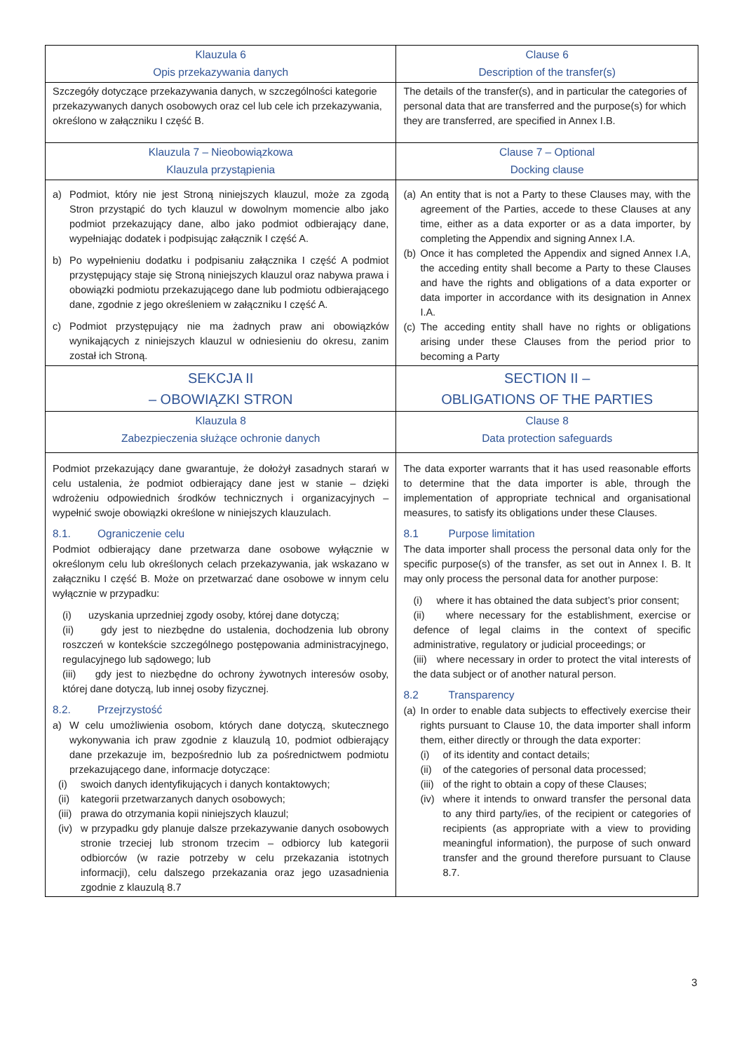| Klauzula 6 Opis przekazywania danych | Clause 6 Description of the transfer(s) |
| Szczegóły dotyczące przekazywania danych, w szczególności kategorie przekazywanych danych osobowych oraz cel lub cele ich przekazywania, określono w załączniku I część B. | The details of the transfer(s), and in particular the categories of personal data that are transferred and the purpose(s) for which they are transferred, are specified in Annex I.B. |
| Klauzula 7 – Nieobowiązkowa Klauzula przystąpienia | Clause 7 – Optional Docking clause |
| a) Podmiot, który nie jest Stroną niniejszych klauzul, może za zgodą Stron przystąpić do tych klauzul w dowolnym momencie albo jako podmiot przekazujący dane, albo jako podmiot odbierający dane, wypełniając dodatek i podpisując załącznik I część A. b) Po wypełnieniu dodatku i podpisaniu załącznika I część A podmiot przystępujący staje się Stroną niniejszych klauzul oraz nabywa prawa i obowiązki podmiotu przekazującego dane lub podmiotu odbierającego dane, zgodnie z jego określeniem w załączniku I część A. c) Podmiot przystępujący nie ma żadnych praw ani obowiązków wynikających z niniejszych klauzul w odniesieniu do okresu, zanim został ich Stroną. | (a) An entity that is not a Party to these Clauses may, with the agreement of the Parties, accede to these Clauses at any time, either as a data exporter or as a data importer, by completing the Appendix and signing Annex I.A. (b) Once it has completed the Appendix and signed Annex I.A, the acceding entity shall become a Party to these Clauses and have the rights and obligations of a data exporter or data importer in accordance with its designation in Annex I.A. (c) The acceding entity shall have no rights or obligations arising under these Clauses from the period prior to becoming a Party |
| SEKCJA II – OBOWIĄZKI STRON | SECTION II – OBLIGATIONS OF THE PARTIES |
| Klauzula 8 Zabezpieczenia służące ochronie danych | Clause 8 Data protection safeguards |
| Podmiot przekazujący dane gwarantuje, że dołożył zasadnych starań w celu ustalenia, że podmiot odbierający dane jest w stanie – dzięki wdrożeniu odpowiednich środków technicznych i organizacyjnych – wypełnić swoje obowiązki określone w niniejszych klauzulach. 8.1. Ograniczenie celu Podmiot odbierający dane przetwarza dane osobowe wyłącznie w określonym celu lub określonych celach przekazywania, jak wskazano w załączniku I część B. Może on przetwarzać dane osobowe w innym celu wyłącznie w przypadku: (i) uzyskania uprzedniej zgody osoby, której dane dotyczą; (ii) gdy jest to niezbędne do ustalenia, dochodzenia lub obrony roszczeń w kontekście szczególnego postępowania administracyjnego, regulacyjnego lub sądowego; lub (iii) gdy jest to niezbędne do ochrony żywotnych interesów osoby, której dane dotyczą, lub innej osoby fizycznej. 8.2. Przejrzystość a) W celu umożliwienia osobom, których dane dotyczą, skutecznego wykonywania ich praw zgodnie z klauzulą 10, podmiot odbierający dane przekazuje im, bezpośrednio lub za pośrednictwem podmiotu przekazującego dane, informacje dotyczące: (i) swoich danych identyfikujących i danych kontaktowych; (ii) kategorii przetwarzanych danych osobowych; (iii) prawa do otrzymania kopii niniejszych klauzul; (iv) w przypadku gdy planuje dalsze przekazywanie danych osobowych stronie trzeciej lub stronom trzecim – odbiorcy lub kategorii odbiorców (w razie potrzeby w celu przekazania istotnych informacji), celu dalszego przekazania oraz jego uzasadnienia zgodnie z klauzulą 8.7 | The data exporter warrants that it has used reasonable efforts to determine that the data importer is able, through the implementation of appropriate technical and organisational measures, to satisfy its obligations under these Clauses. 8.1 Purpose limitation The data importer shall process the personal data only for the specific purpose(s) of the transfer, as set out in Annex I. B. It may only process the personal data for another purpose: (i) where it has obtained the data subject’s prior consent; (ii) where necessary for the establishment, exercise or defence of legal claims in the context of specific administrative, regulatory or judicial proceedings; or (iii) where necessary in order to protect the vital interests of the data subject or of another natural person. 8.2 Transparency (a) In order to enable data subjects to effectively exercise their rights pursuant to Clause 10, the data importer shall inform them, either directly or through the data exporter: (i) of its identity and contact details; (ii) of the categories of personal data processed; (iii) of the right to obtain a copy of these Clauses; (iv) where it intends to onward transfer the personal data to any third party/ies, of the recipient or categories of recipients (as appropriate with a view to providing meaningful information), the purpose of such onward transfer and the ground therefore pursuant to Clause 8.7. |
3